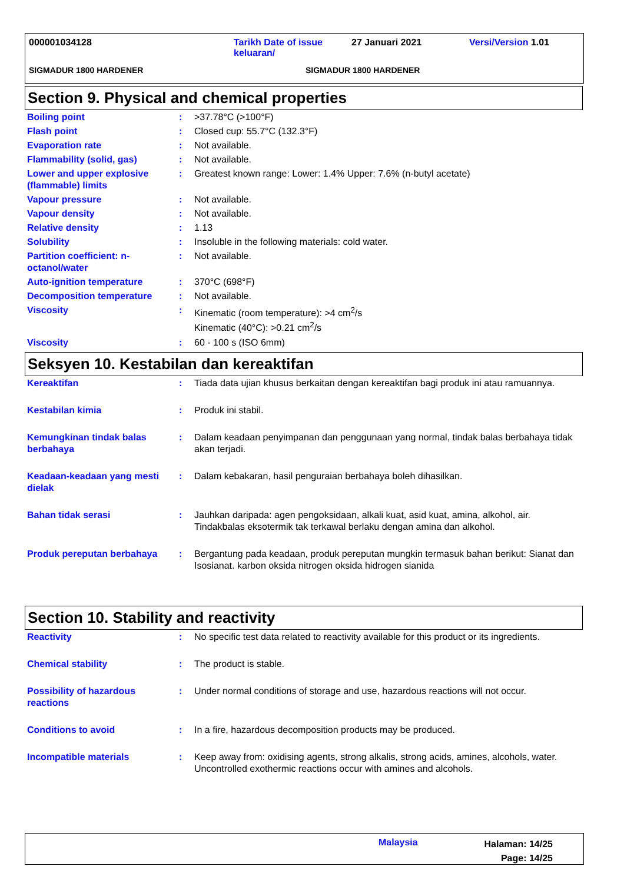000001034128 Tarikh Date of issue keluaran/
27 Januari 2021 Versi/Version 1.01
SIGMADUR 1800 HARDENER SIGMADUR 1800 HARDENER
Section 9. Physical and chemical properties
| Boiling point | : | >37.78°C (>100°F) |
| Flash point | : | Closed cup: 55.7°C (132.3°F) |
| Evaporation rate | : | Not available. |
| Flammability (solid, gas) | : | Not available. |
| Lower and upper explosive (flammable) limits | : | Greatest known range: Lower: 1.4% Upper: 7.6% (n-butyl acetate) |
| Vapour pressure | : | Not available. |
| Vapour density | : | Not available. |
| Relative density | : | 1.13 |
| Solubility | : | Insoluble in the following materials: cold water. |
| Partition coefficient: n-octanol/water | : | Not available. |
| Auto-ignition temperature | : | 370°C (698°F) |
| Decomposition temperature | : | Not available. |
| Viscosity | : | Kinematic (room temperature): >4 cm<sup>2</sup>/s Kinematic (40°C): >0.21 cm<sup>2</sup>/s |
| Viscosity | : | 60 - 100 s (ISO 6mm) |
Seksyen 10. Kestabilan dan kereaktifan
| Kereaktifan | : | Tiada data ujian khusus berkaitan dengan kereaktifan bagi produk ini atau ramuannya. |
| Kestabilan kimia | : | Produk ini stabil. |
| Kemungkinan tindak balas berbahaya | : | Dalam keadaan penyimpanan dan penggunaan yang normal, tindak balas berbahaya tidak akan terjadi. |
| Keadaan-keadaan yang mesti dielak | : | Dalam kebakaran, hasil penguraian berbahaya boleh dihasilkan. |
| Bahan tidak serasi | : | Jauhkan daripada: agen pengoksidaan, alkali kuat, asid kuat, amina, alkohol, air. Tindakbalas eksotermik tak terkawal berlaku dengan amina dan alkohol. |
| Produk pereputan berbahaya | : | Bergantung pada keadaan, produk pereputan mungkin termasuk bahan berikut: Sianat dan Isosianat. karbon oksida nitrogen oksida hidrogen sianida |
Section 10. Stability and reactivity
| Reactivity | : | No specific test data related to reactivity available for this product or its ingredients. |
| Chemical stability | : | The product is stable. |
| Possibility of hazardous reactions | : | Under normal conditions of storage and use, hazardous reactions will not occur. |
| Conditions to avoid | : | In a fire, hazardous decomposition products may be produced. |
| Incompatible materials | : | Keep away from: oxidising agents, strong alkalis, strong acids, amines, alcohols, water. Uncontrolled exothermic reactions occur with amines and alcohols. |
Malaysia
Halaman: 14/25
Page: 14/25